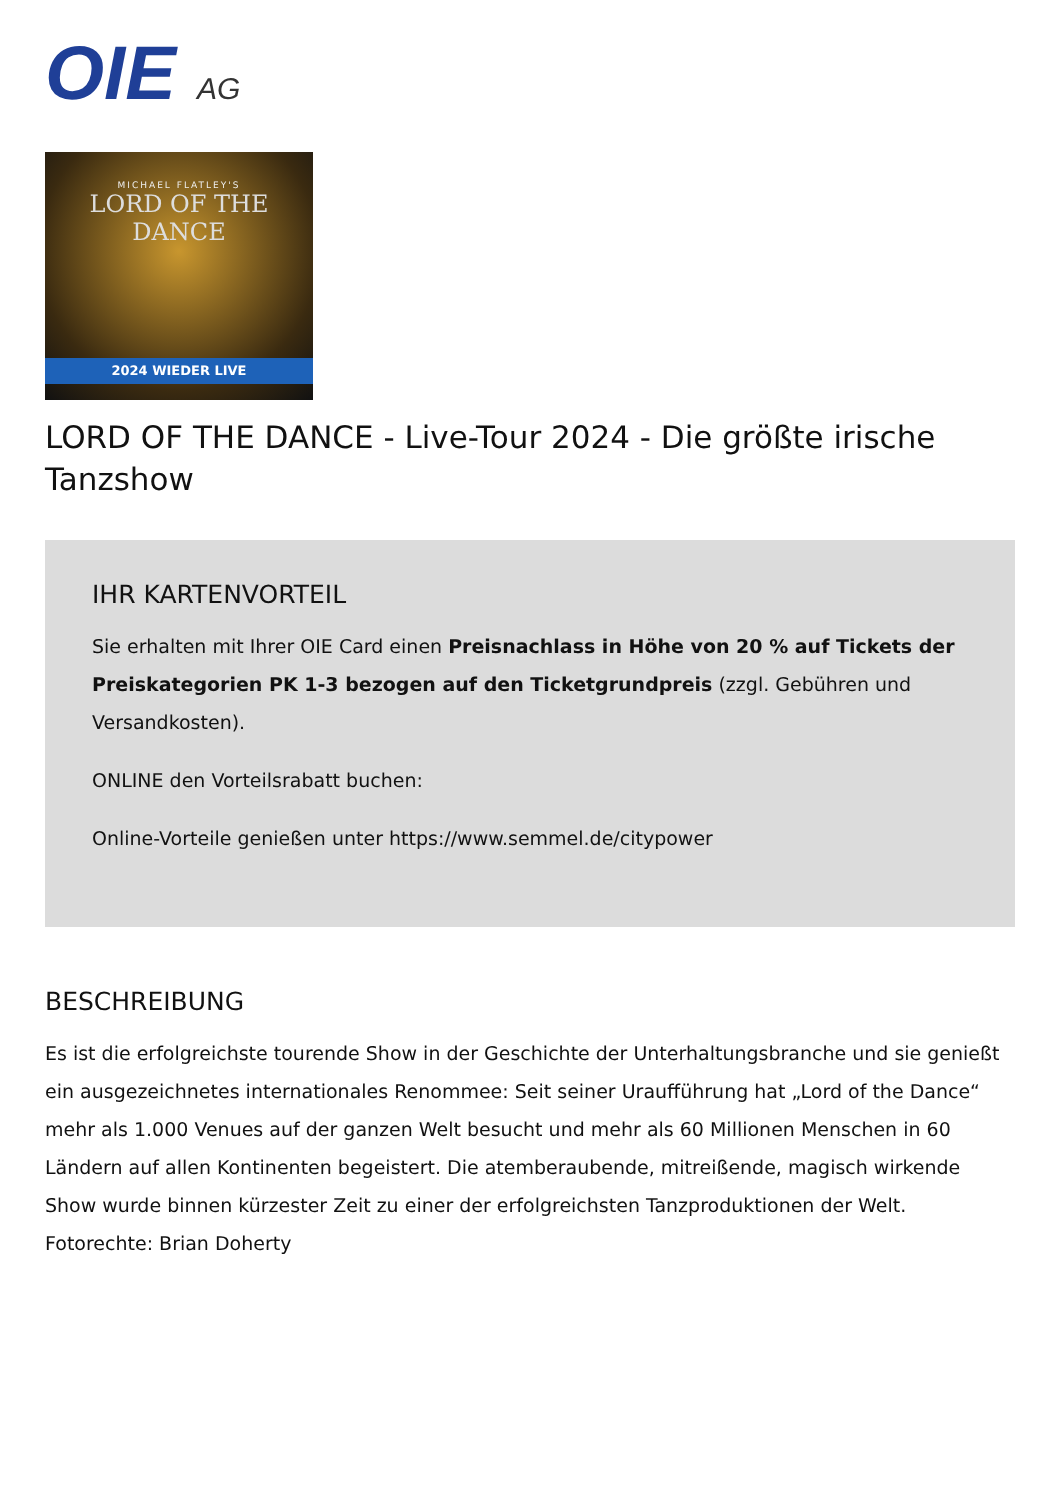OIE AG
MICHAEL FLATLEY'S
LORD OF THE DANCE
2024 WIEDER LIVE
LORD OF THE DANCE - Live-Tour 2024 - Die größte irische Tanzshow
IHR KARTENVORTEIL
Sie erhalten mit Ihrer OIE Card einen Preisnachlass in Höhe von 20 % auf Tickets der Preiskategorien PK 1-3 bezogen auf den Ticketgrundpreis (zzgl. Gebühren und Versandkosten).
ONLINE den Vorteilsrabatt buchen:
Online-Vorteile genießen unter https://www.semmel.de/citypower
BESCHREIBUNG
Es ist die erfolgreichste tourende Show in der Geschichte der Unterhaltungsbranche und sie genießt ein ausgezeichnetes internationales Renommee: Seit seiner Uraufführung hat „Lord of the Dance“ mehr als 1.000 Venues auf der ganzen Welt besucht und mehr als 60 Millionen Menschen in 60 Ländern auf allen Kontinenten begeistert. Die atemberaubende, mitreißende, magisch wirkende Show wurde binnen kürzester Zeit zu einer der erfolgreichsten Tanzproduktionen der Welt.
Fotorechte: Brian Doherty